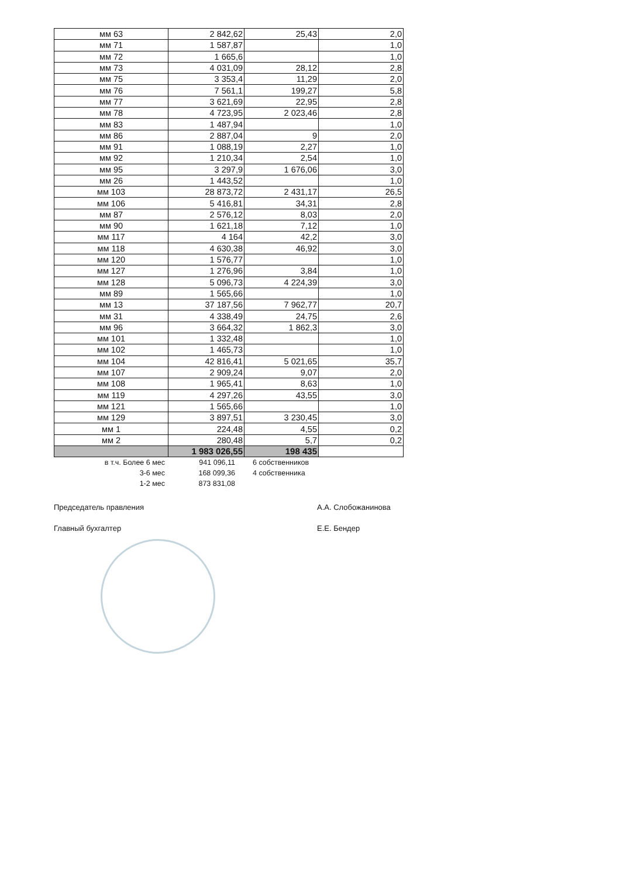| мм 63 | 2 842,62 | 25,43 | 2,0 |
| мм 71 | 1 587,87 | | 1,0 |
| мм 72 | 1 665,6 | | 1,0 |
| мм 73 | 4 031,09 | 28,12 | 2,8 |
| мм 75 | 3 353,4 | 11,29 | 2,0 |
| мм 76 | 7 561,1 | 199,27 | 5,8 |
| мм 77 | 3 621,69 | 22,95 | 2,8 |
| мм 78 | 4 723,95 | 2 023,46 | 2,8 |
| мм 83 | 1 487,94 | | 1,0 |
| мм 86 | 2 887,04 | 9 | 2,0 |
| мм 91 | 1 088,19 | 2,27 | 1,0 |
| мм 92 | 1 210,34 | 2,54 | 1,0 |
| мм 95 | 3 297,9 | 1 676,06 | 3,0 |
| мм 26 | 1 443,52 | | 1,0 |
| мм 103 | 28 873,72 | 2 431,17 | 26,5 |
| мм 106 | 5 416,81 | 34,31 | 2,8 |
| мм 87 | 2 576,12 | 8,03 | 2,0 |
| мм 90 | 1 621,18 | 7,12 | 1,0 |
| мм 117 | 4 164 | 42,2 | 3,0 |
| мм 118 | 4 630,38 | 46,92 | 3,0 |
| мм 120 | 1 576,77 | | 1,0 |
| мм 127 | 1 276,96 | 3,84 | 1,0 |
| мм 128 | 5 096,73 | 4 224,39 | 3,0 |
| мм 89 | 1 565,66 | | 1,0 |
| мм 13 | 37 187,56 | 7 962,77 | 20,7 |
| мм 31 | 4 338,49 | 24,75 | 2,6 |
| мм 96 | 3 664,32 | 1 862,3 | 3,0 |
| мм 101 | 1 332,48 | | 1,0 |
| мм 102 | 1 465,73 | | 1,0 |
| мм 104 | 42 816,41 | 5 021,65 | 35,7 |
| мм 107 | 2 909,24 | 9,07 | 2,0 |
| мм 108 | 1 965,41 | 8,63 | 1,0 |
| мм 119 | 4 297,26 | 43,55 | 3,0 |
| мм 121 | 1 565,66 | | 1,0 |
| мм 129 | 3 897,51 | 3 230,45 | 3,0 |
| мм 1 | 224,48 | 4,55 | 0,2 |
| мм 2 | 280,48 | 5,7 | 0,2 |
| | 1 983 026,55 | 198 435 | |
в т.ч. Более 6 мес 941 096,11 6 собственников
3-6 мес 168 099,36 4 собственника
1-2 мес 873 831,08
Председатель правления А.А. Слобожанинова
Главный бухгалтер Е.Е. Бендер